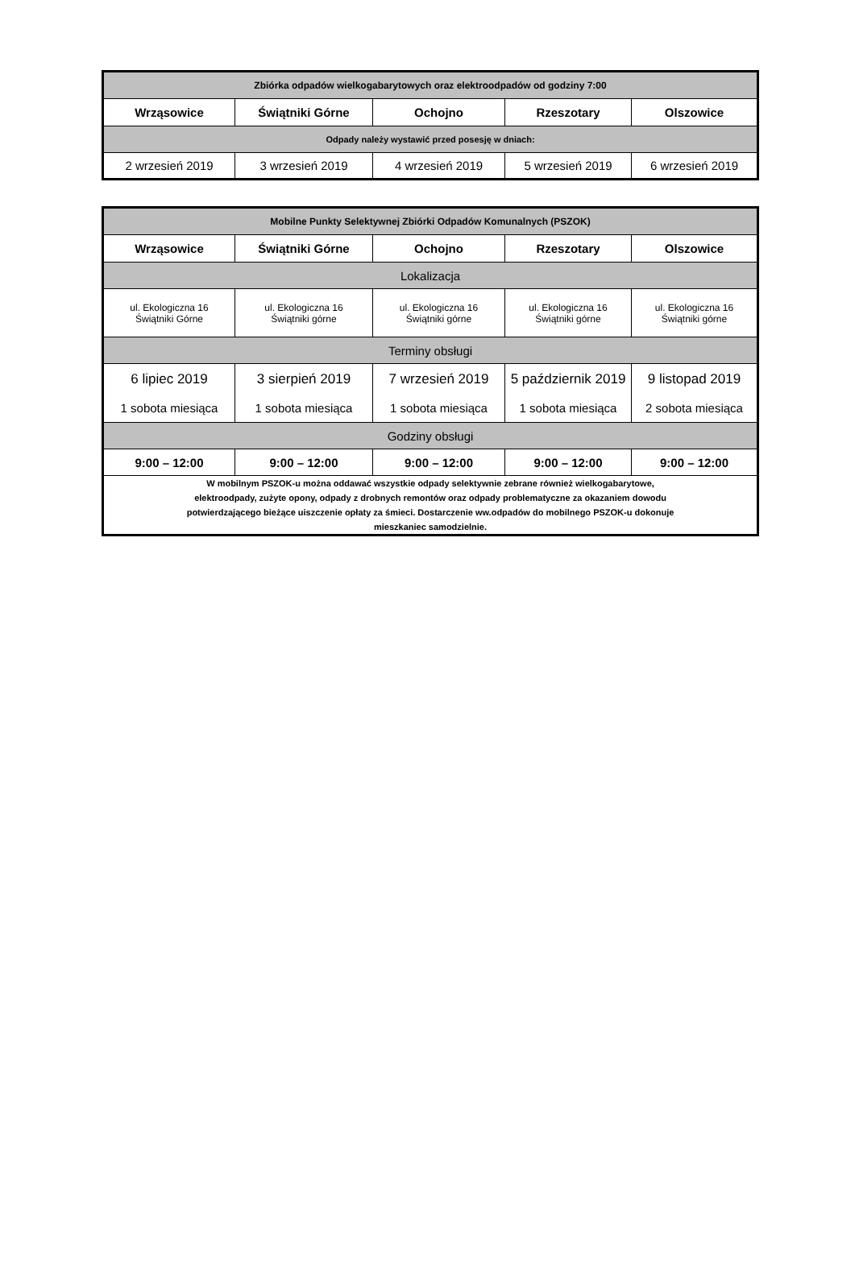| Zbiórka odpadów wielkogabarytowych oraz elektroodpadów od godziny 7:00 | | | | |
| --- | --- | --- | --- | --- |
| Wrząsowice | Świątniki Górne | Ochojno | Rzeszotary | Olszowice |
| Odpady należy wystawić przed posesję w dniach: | | | | |
| 2 wrzesień 2019 | 3 wrzesień 2019 | 4 wrzesień 2019 | 5 wrzesień 2019 | 6 wrzesień 2019 |
| Mobilne Punkty Selektywnej Zbiórki Odpadów Komunalnych (PSZOK) | | | | |
| --- | --- | --- | --- | --- |
| Wrząsowice | Świątniki Górne | Ochojno | Rzeszotary | Olszowice |
| Lokalizacja | | | | |
| ul. Ekologiczna 16 Świątniki Górne | ul. Ekologiczna 16 Świątniki górne | ul. Ekologiczna 16 Świątniki górne | ul. Ekologiczna 16 Świątniki górne | ul. Ekologiczna 16 Świątniki górne |
| Terminy obsługi | | | | |
| 6 lipiec 2019 1 sobota miesiąca | 3 sierpień 2019 1 sobota miesiąca | 7 wrzesień 2019 1 sobota miesiąca | 5 październik 2019 1 sobota miesiąca | 9 listopad 2019 2 sobota miesiąca |
| Godziny obsługi | | | | |
| 9:00 – 12:00 | 9:00 – 12:00 | 9:00 – 12:00 | 9:00 – 12:00 | 9:00 – 12:00 |
| W mobilnym PSZOK-u można oddawać wszystkie odpady selektywnie zebrane również wielkogabarytowe, elektroodpady, zużyte opony, odpady z drobnych remontów oraz odpady problematyczne za okazaniem dowodu potwierdzającego bieżące uiszczenie opłaty za śmieci. Dostarczenie ww.odpadów do mobilnego PSZOK-u dokonuje mieszkaniec samodzielnie. | | | | |